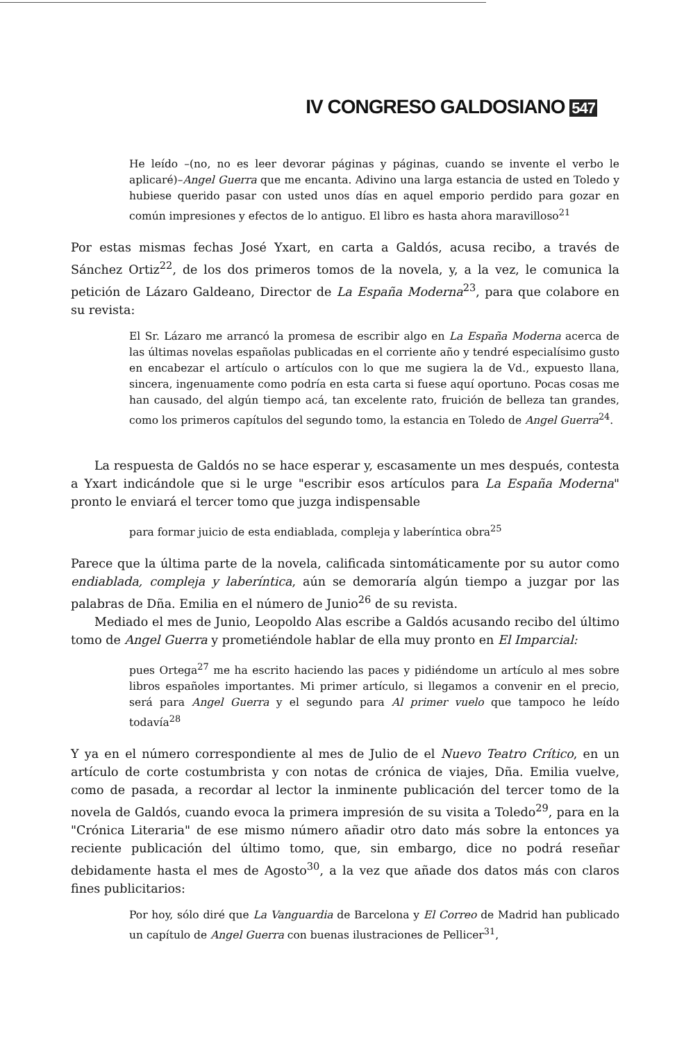IV CONGRESO GALDOSIANO 547
He leído –(no, no es leer devorar páginas y páginas, cuando se invente el verbo le aplicaré)–Angel Guerra que me encanta. Adivino una larga estancia de usted en Toledo y hubiese querido pasar con usted unos días en aquel emporio perdido para gozar en común impresiones y efectos de lo antiguo. El libro es hasta ahora maravilloso<sup>21</sup>
Por estas mismas fechas José Yxart, en carta a Galdós, acusa recibo, a través de Sánchez Ortiz<sup>22</sup>, de los dos primeros tomos de la novela, y, a la vez, le comunica la petición de Lázaro Galdeano, Director de La España Moderna<sup>23</sup>, para que colabore en su revista:
El Sr. Lázaro me arrancó la promesa de escribir algo en La España Moderna acerca de las últimas novelas españolas publicadas en el corriente año y tendré especialísimo gusto en encabezar el artículo o artículos con lo que me sugiera la de Vd., expuesto llana, sincera, ingenuamente como podría en esta carta si fuese aquí oportuno. Pocas cosas me han causado, del algún tiempo acá, tan excelente rato, fruición de belleza tan grandes, como los primeros capítulos del segundo tomo, la estancia en Toledo de Angel Guerra<sup>24</sup>.
La respuesta de Galdós no se hace esperar y, escasamente un mes después, contesta a Yxart indicándole que si le urge "escribir esos artículos para La España Moderna" pronto le enviará el tercer tomo que juzga indispensable
para formar juicio de esta endiablada, compleja y laberíntica obra<sup>25</sup>
Parece que la última parte de la novela, calificada sintomáticamente por su autor como endiablada, compleja y laberíntica, aún se demoraría algún tiempo a juzgar por las palabras de Dña. Emilia en el número de Junio<sup>26</sup> de su revista.
Mediado el mes de Junio, Leopoldo Alas escribe a Galdós acusando recibo del último tomo de Angel Guerra y prometiéndole hablar de ella muy pronto en El Imparcial:
pues Ortega<sup>27</sup> me ha escrito haciendo las paces y pidiéndome un artículo al mes sobre libros españoles importantes. Mi primer artículo, si llegamos a convenir en el precio, será para Angel Guerra y el segundo para Al primer vuelo que tampoco he leído todavía<sup>28</sup>
Y ya en el número correspondiente al mes de Julio de el Nuevo Teatro Crítico, en un artículo de corte costumbrista y con notas de crónica de viajes, Dña. Emilia vuelve, como de pasada, a recordar al lector la inminente publicación del tercer tomo de la novela de Galdós, cuando evoca la primera impresión de su visita a Toledo<sup>29</sup>, para en la "Crónica Literaria" de ese mismo número añadir otro dato más sobre la entonces ya reciente publicación del último tomo, que, sin embargo, dice no podrá reseñar debidamente hasta el mes de Agosto<sup>30</sup>, a la vez que añade dos datos más con claros fines publicitarios:
Por hoy, sólo diré que La Vanguardia de Barcelona y El Correo de Madrid han publicado un capítulo de Angel Guerra con buenas ilustraciones de Pellicer<sup>31</sup>,